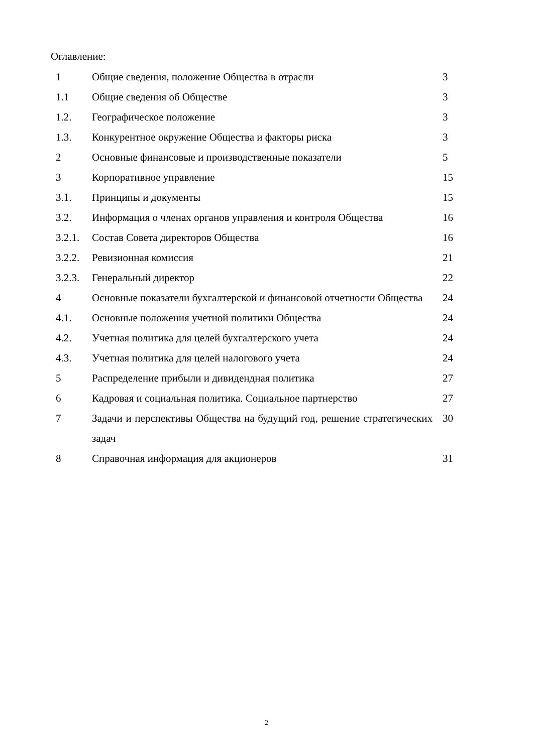Оглавление:
| 1 | Общие сведения, положение Общества в отрасли | 3 |
| 1.1 | Общие сведения об Обществе | 3 |
| 1.2. | Географическое положение | 3 |
| 1.3. | Конкурентное окружение Общества и факторы риска | 3 |
| 2 | Основные финансовые и производственные показатели | 5 |
| 3 | Корпоративное управление | 15 |
| 3.1. | Принципы и документы | 15 |
| 3.2. | Информация о членах органов управления и контроля Общества | 16 |
| 3.2.1. | Состав Совета директоров Общества | 16 |
| 3.2.2. | Ревизионная комиссия | 21 |
| 3.2.3. | Генеральный директор | 22 |
| 4 | Основные показатели бухгалтерской и финансовой отчетности Общества | 24 |
| 4.1. | Основные положения учетной политики Общества | 24 |
| 4.2. | Учетная политика для целей бухгалтерского учета | 24 |
| 4.3. | Учетная политика для целей налогового учета | 24 |
| 5 | Распределение прибыли и дивидендная политика | 27 |
| 6 | Кадровая и социальная политика. Социальное партнерство | 27 |
| 7 | Задачи и перспективы Общества на будущий год, решение стратегических задач | 30 |
| 8 | Справочная информация для акционеров | 31 |
2